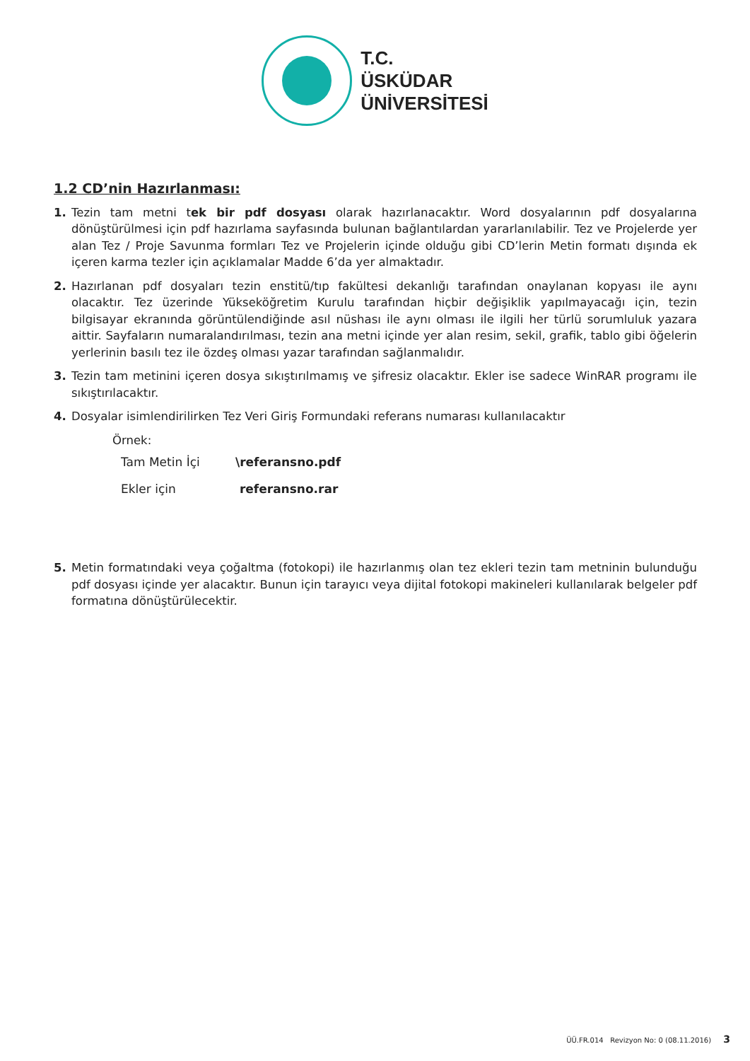T.C.
ÜSKÜDAR
ÜNİVERSİTESİ
1.2 CD’nin Hazırlanması:
1. Tezin tam metni tek bir pdf dosyası olarak hazırlanacaktır. Word dosyalarının pdf dosyalarına dönüştürülmesi için pdf hazırlama sayfasında bulunan bağlantılardan yararlanılabilir. Tez ve Projelerde yer alan Tez / Proje Savunma formları Tez ve Projelerin içinde olduğu gibi CD’lerin Metin formatı dışında ek içeren karma tezler için açıklamalar Madde 6’da yer almaktadır.
2. Hazırlanan pdf dosyaları tezin enstitü/tıp fakültesi dekanlığı tarafından onaylanan kopyası ile aynı olacaktır. Tez üzerinde Yükseköğretim Kurulu tarafından hiçbir değişiklik yapılmayacağı için, tezin bilgisayar ekranında görüntülendiğinde asıl nüshası ile aynı olması ile ilgili her türlü sorumluluk yazara aittir. Sayfaların numaralandırılması, tezin ana metni içinde yer alan resim, sekil, grafik, tablo gibi öğelerin yerlerinin basılı tez ile özdeş olması yazar tarafından sağlanmalıdır.
3. Tezin tam metinini içeren dosya sıkıştırılmamış ve şifresiz olacaktır. Ekler ise sadece WinRAR programı ile sıkıştırılacaktır.
4. Dosyalar isimlendirilirken Tez Veri Giriş Formundaki referans numarası kullanılacaktır
Örnek:
| Tam Metin İçi | \referansno.pdf |
| Ekler için | referansno.rar |
5. Metin formatındaki veya çoğaltma (fotokopi) ile hazırlanmış olan tez ekleri tezin tam metninin bulunduğu pdf dosyası içinde yer alacaktır. Bunun için tarayıcı veya dijital fotokopi makineleri kullanılarak belgeler pdf formatına dönüştürülecektir.
ÜÜ.FR.014 Revizyon No: 0 (08.11.2016) 3